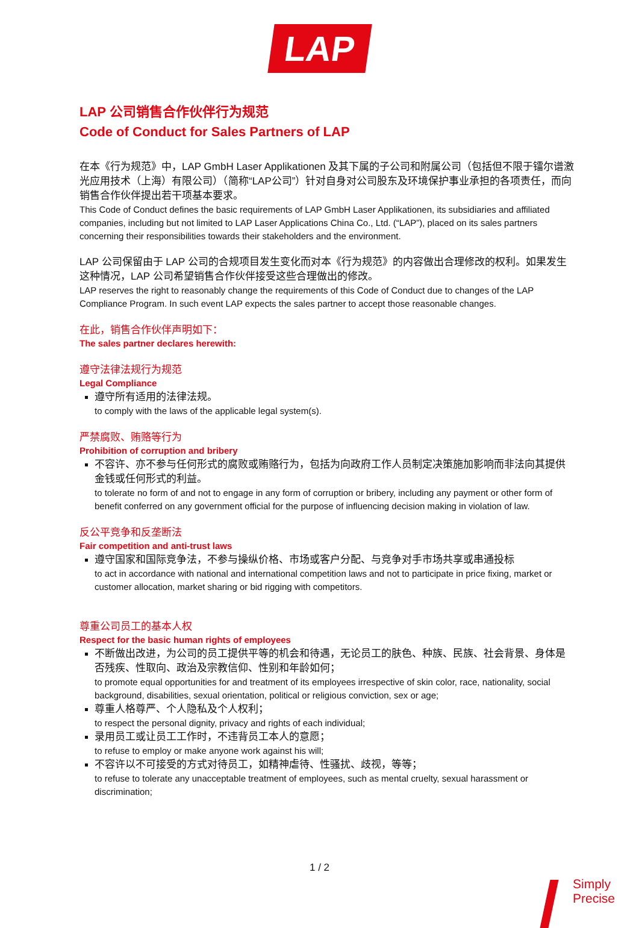LAP
LAP 公司销售合作伙伴行为规范
Code of Conduct for Sales Partners of LAP
在本《行为规范》中，LAP GmbH Laser Applikationen 及其下属的子公司和附属公司（包括但不限于镭尔谱激光应用技术（上海）有限公司）（简称“LAP公司”）针对自身对公司股东及环境保护事业承担的各项责任，而向销售合作伙伴提出若干项基本要求。
This Code of Conduct defines the basic requirements of LAP GmbH Laser Applikationen, its subsidiaries and affiliated companies, including but not limited to LAP Laser Applications China Co., Ltd. (“LAP”), placed on its sales partners concerning their responsibilities towards their stakeholders and the environment.
LAP 公司保留由于 LAP 公司的合规项目发生变化而对本《行为规范》的内容做出合理修改的权利。如果发生这种情况，LAP 公司希望销售合作伙伴接受这些合理做出的修改。
LAP reserves the right to reasonably change the requirements of this Code of Conduct due to changes of the LAP Compliance Program. In such event LAP expects the sales partner to accept those reasonable changes.
在此，销售合作伙伴声明如下：
The sales partner declares herewith:
遵守法律法规行为规范
Legal Compliance
遵守所有适用的法律法规。
to comply with the laws of the applicable legal system(s).
严禁腐败、贿赂等行为
Prohibition of corruption and bribery
不容许、亦不参与任何形式的腐败或贿赂行为，包括为向政府工作人员制定决策施加影响而非法向其提供金钱或任何形式的利益。
to tolerate no form of and not to engage in any form of corruption or bribery, including any payment or other form of benefit conferred on any government official for the purpose of influencing decision making in violation of law.
反公平竞争和反垄断法
Fair competition and anti-trust laws
遵守国家和国际竞争法，不参与操纵价格、市场或客户分配、与竞争对手市场共享或串通投标
to act in accordance with national and international competition laws and not to participate in price fixing, market or customer allocation, market sharing or bid rigging with competitors.
尊重公司员工的基本人权
Respect for the basic human rights of employees
不断做出改进，为公司的员工提供平等的机会和待遇，无论员工的肤色、种族、民族、社会背景、身体是否残疾、性取向、政治及宗教信仰、性别和年龄如何；
to promote equal opportunities for and treatment of its employees irrespective of skin color, race, nationality, social background, disabilities, sexual orientation, political or religious conviction, sex or age;
尊重人格尊严、个人隐私及个人权利；
to respect the personal dignity, privacy and rights of each individual;
录用员工或让员工工作时，不违背员工本人的意愿；
to refuse to employ or make anyone work against his will;
不容许以不可接受的方式对待员工，如精神虐待、性骚扰、歧视，等等；
to refuse to tolerate any unacceptable treatment of employees, such as mental cruelty, sexual harassment or discrimination;
1 / 2
Simply
Precise